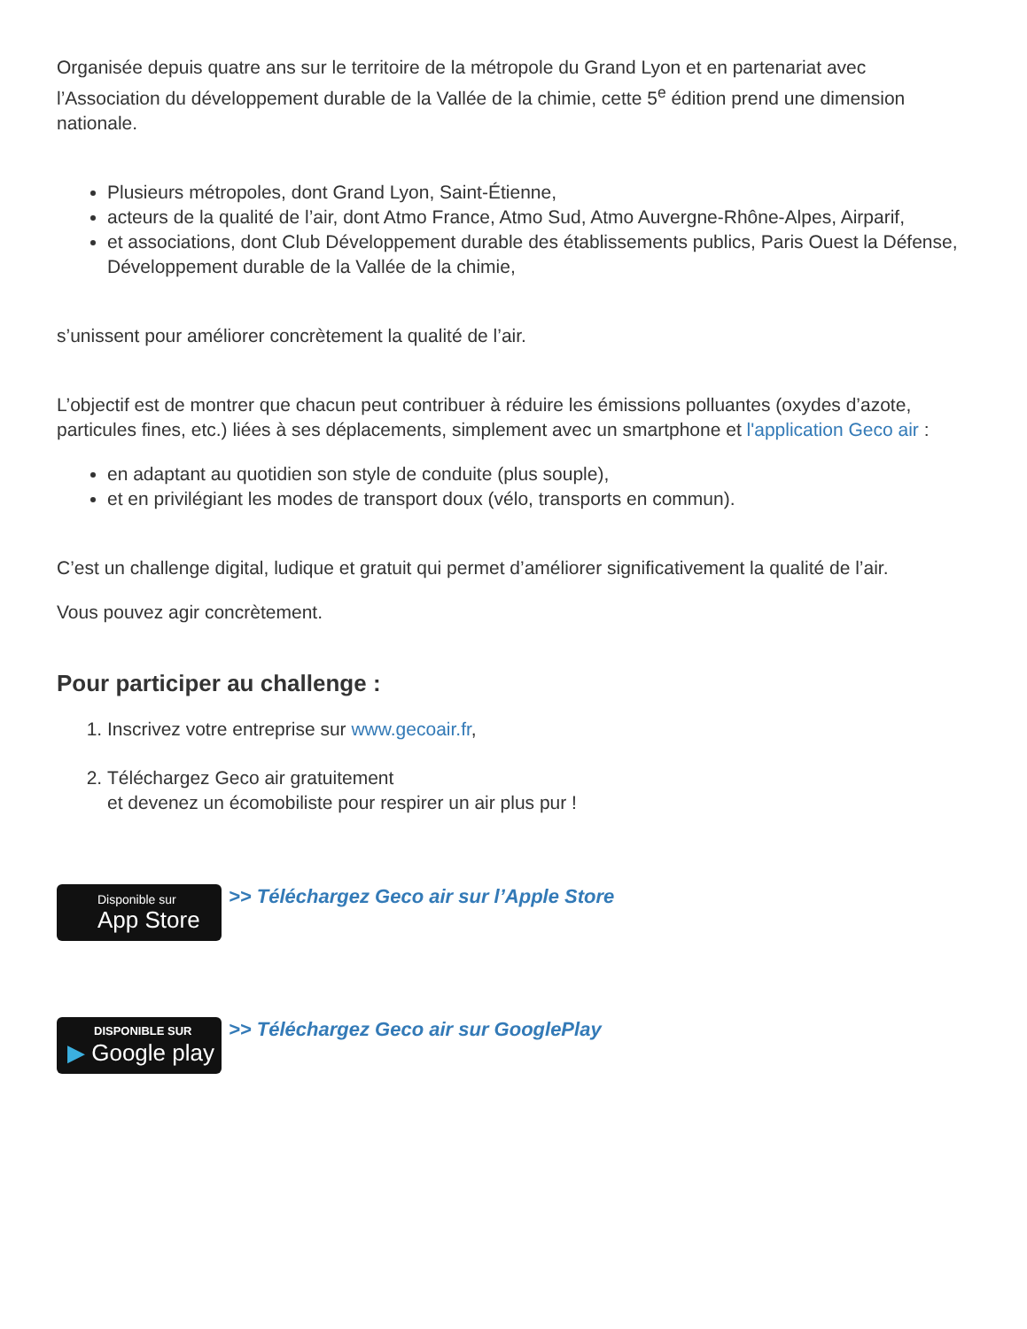Organisée depuis quatre ans sur le territoire de la métropole du Grand Lyon et en partenariat avec l’Association du développement durable de la Vallée de la chimie, cette 5<sup>e</sup> édition prend une dimension nationale.
Plusieurs métropoles, dont Grand Lyon, Saint-Étienne,
acteurs de la qualité de l’air, dont Atmo France, Atmo Sud, Atmo Auvergne-Rhône-Alpes, Airparif,
et associations, dont Club Développement durable des établissements publics, Paris Ouest la Défense, Développement durable de la Vallée de la chimie,
s’unissent pour améliorer concrètement la qualité de l’air.
L’objectif est de montrer que chacun peut contribuer à réduire les émissions polluantes (oxydes d’azote, particules fines, etc.) liées à ses déplacements, simplement avec un smartphone et l'application Geco air :
en adaptant au quotidien son style de conduite (plus souple),
et en privilégiant les modes de transport doux (vélo, transports en commun).
C’est un challenge digital, ludique et gratuit qui permet d’améliorer significativement la qualité de l’air.
Vous pouvez agir concrètement.
Pour participer au challenge :
1. Inscrivez votre entreprise sur www.gecoair.fr,
2. Téléchargez Geco air gratuitement
et devenez un écomobiliste pour respirer un air plus pur !
Disponible sur
App Store
>> Téléchargez Geco air sur l’Apple Store
DISPONIBLE SUR
▶ Google play
>> Téléchargez Geco air sur GooglePlay